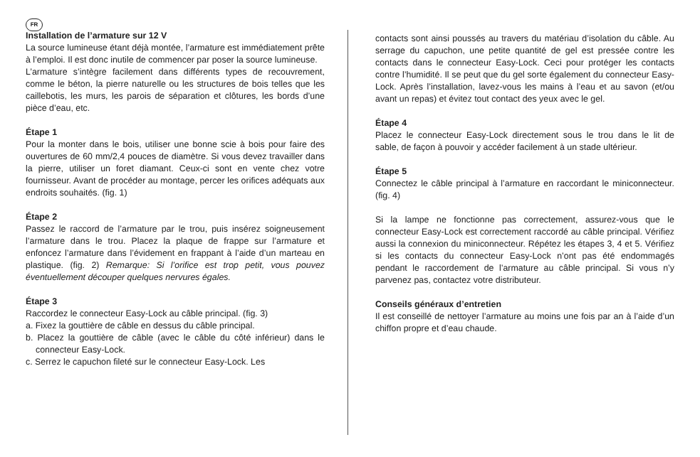FR
Installation de l’armature sur 12 V
La source lumineuse étant déjà montée, l’armature est immédiatement prête à l’emploi. Il est donc inutile de commencer par poser la source lumineuse.
L’armature s’intègre facilement dans différents types de recouvrement, comme le béton, la pierre naturelle ou les structures de bois telles que les caillebotis, les murs, les parois de séparation et clôtures, les bords d’une pièce d’eau, etc.
Étape 1
Pour la monter dans le bois, utiliser une bonne scie à bois pour faire des ouvertures de 60 mm/2,4 pouces de diamètre. Si vous devez travailler dans la pierre, utiliser un foret diamant. Ceux-ci sont en vente chez votre fournisseur. Avant de procéder au montage, percer les orifices adéquats aux endroits souhaités. (fig. 1)
Étape 2
Passez le raccord de l’armature par le trou, puis insérez soigneusement l’armature dans le trou. Placez la plaque de frappe sur l’armature et enfoncez l’armature dans l’évidement en frappant à l’aide d’un marteau en plastique. (fig. 2) Remarque: Si l’orifice est trop petit, vous pouvez éventuellement découper quelques nervures égales.
Étape 3
Raccordez le connecteur Easy-Lock au câble principal. (fig. 3)
a. Fixez la gouttière de câble en dessus du câble principal.
b. Placez la gouttière de câble (avec le câble du côté inférieur) dans le connecteur Easy-Lock.
c. Serrez le capuchon fileté sur le connecteur Easy-Lock. Les
contacts sont ainsi poussés au travers du matériau d’isolation du câble. Au serrage du capuchon, une petite quantité de gel est pressée contre les contacts dans le connecteur Easy-Lock. Ceci pour protéger les contacts contre l’humidité. Il se peut que du gel sorte également du connecteur Easy-Lock. Après l’installation, lavez-vous les mains à l’eau et au savon (et/ou avant un repas) et évitez tout contact des yeux avec le gel.
Étape 4
Placez le connecteur Easy-Lock directement sous le trou dans le lit de sable, de façon à pouvoir y accéder facilement à un stade ultérieur.
Étape 5
Connectez le câble principal à l’armature en raccordant le miniconnecteur. (fig. 4)
Si la lampe ne fonctionne pas correctement, assurez-vous que le connecteur Easy-Lock est correctement raccordé au câble principal. Vérifiez aussi la connexion du miniconnecteur. Répétez les étapes 3, 4 et 5. Vérifiez si les contacts du connecteur Easy-Lock n’ont pas été endommagés pendant le raccordement de l’armature au câble principal. Si vous n’y parvenez pas, contactez votre distributeur.
Conseils généraux d’entretien
Il est conseillé de nettoyer l’armature au moins une fois par an à l’aide d’un chiffon propre et d’eau chaude.